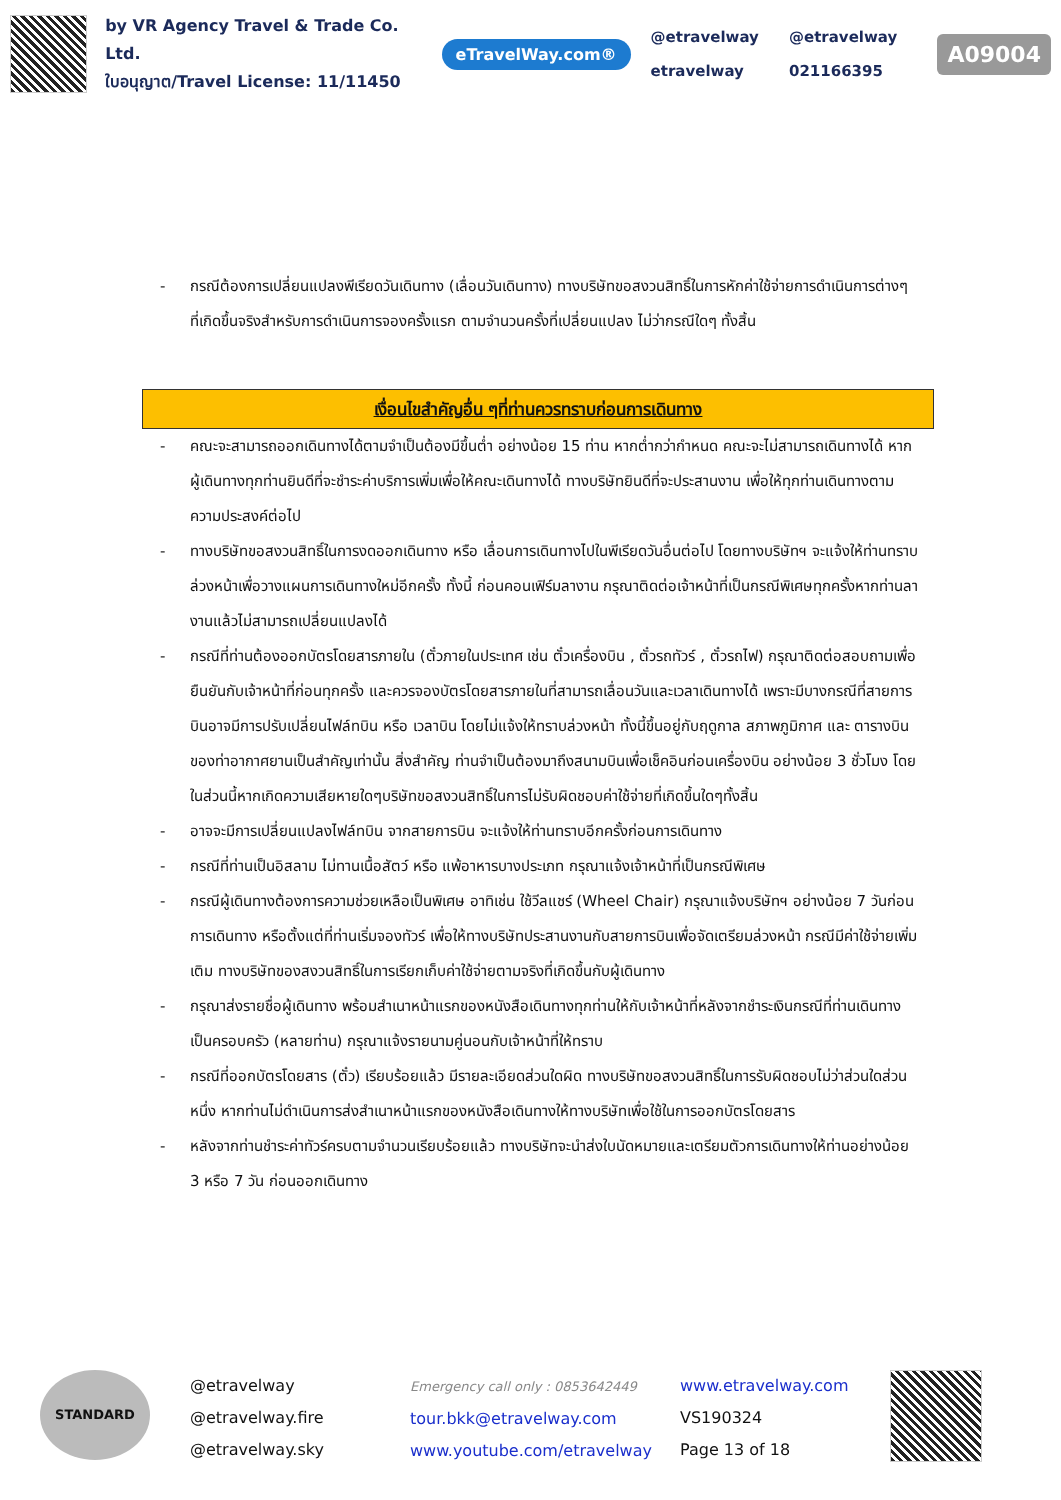by VR Agency Travel & Trade Co. Ltd.
ใบอนุญาต/Travel License: 11/11450
eTravelWay.com®
@etravelway
etravelway
@etravelway
021166395
A09004
- กรณีต้องการเปลี่ยนแปลงพีเรียดวันเดินทาง (เลื่อนวันเดินทาง) ทางบริษัทขอสงวนสิทธิ์ในการหักค่าใช้จ่ายการดำเนินการต่างๆ ที่เกิดขึ้นจริงสำหรับการดำเนินการจองครั้งแรก ตามจำนวนครั้งที่เปลี่ยนแปลง ไม่ว่ากรณีใดๆ ทั้งสิ้น
เงื่อนไขสำคัญอื่น ๆที่ท่านควรทราบก่อนการเดินทาง
- คณะจะสามารถออกเดินทางได้ตามจำเป็นต้องมีขึ้นต่ำ อย่างน้อย 15 ท่าน หากต่ำกว่ากำหนด คณะจะไม่สามารถเดินทางได้ หากผู้เดินทางทุกท่านยินดีที่จะชำระค่าบริการเพิ่มเพื่อให้คณะเดินทางได้ ทางบริษัทยินดีที่จะประสานงาน เพื่อให้ทุกท่านเดินทางตามความประสงค์ต่อไป
- ทางบริษัทขอสงวนสิทธิ์ในการงดออกเดินทาง หรือ เลื่อนการเดินทางไปในพีเรียดวันอื่นต่อไป โดยทางบริษัทฯ จะแจ้งให้ท่านทราบล่วงหน้าเพื่อวางแผนการเดินทางใหม่อีกครั้ง ทั้งนี้ ก่อนคอนเฟิร์มลางาน กรุณาติดต่อเจ้าหน้าที่เป็นกรณีพิเศษทุกครั้งหากท่านลางานแล้วไม่สามารถเปลี่ยนแปลงได้
- กรณีที่ท่านต้องออกบัตรโดยสารภายใน (ตั๋วภายในประเทศ เช่น ตั๋วเครื่องบิน , ตั๋วรถทัวร์ , ตั๋วรถไฟ) กรุณาติดต่อสอบถามเพื่อยืนยันกับเจ้าหน้าที่ก่อนทุกครั้ง และควรจองบัตรโดยสารภายในที่สามารถเลื่อนวันและเวลาเดินทางได้ เพราะมีบางกรณีที่สายการบินอาจมีการปรับเปลี่ยนไฟล์ทบิน หรือ เวลาบิน โดยไม่แจ้งให้ทราบล่วงหน้า ทั้งนี้ขึ้นอยู่กับฤดูกาล สภาพภูมิกาศ และ ตารางบินของท่าอากาศยานเป็นสำคัญเท่านั้น สิ่งสำคัญ ท่านจำเป็นต้องมาถึงสนามบินเพื่อเช็คอินก่อนเครื่องบิน อย่างน้อย 3 ชั่วโมง โดยในส่วนนี้หากเกิดความเสียหายใดๆบริษัทขอสงวนสิทธิ์ในการไม่รับผิดชอบค่าใช้จ่ายที่เกิดขึ้นใดๆทั้งสิ้น
- อาจจะมีการเปลี่ยนแปลงไฟล์ทบิน จากสายการบิน จะแจ้งให้ท่านทราบอีกครั้งก่อนการเดินทาง
- กรณีที่ท่านเป็นอิสลาม ไม่ทานเนื้อสัตว์ หรือ แพ้อาหารบางประเภท กรุณาแจ้งเจ้าหน้าที่เป็นกรณีพิเศษ
- กรณีผู้เดินทางต้องการความช่วยเหลือเป็นพิเศษ อาทิเช่น ใช้วีลแชร์ (Wheel Chair) กรุณาแจ้งบริษัทฯ อย่างน้อย 7 วันก่อนการเดินทาง หรือตั้งแต่ที่ท่านเริ่มจองทัวร์ เพื่อให้ทางบริษัทประสานงานกับสายการบินเพื่อจัดเตรียมล่วงหน้า กรณีมีค่าใช้จ่ายเพิ่มเติม ทางบริษัทของสงวนสิทธิ์ในการเรียกเก็บค่าใช้จ่ายตามจริงที่เกิดขึ้นกับผู้เดินทาง
- กรุณาส่งรายชื่อผู้เดินทาง พร้อมสำเนาหน้าแรกของหนังสือเดินทางทุกท่านให้กับเจ้าหน้าที่หลังจากชำระเงินกรณีที่ท่านเดินทางเป็นครอบครัว (หลายท่าน) กรุณาแจ้งรายนามคู่นอนกับเจ้าหน้าที่ให้ทราบ
- กรณีที่ออกบัตรโดยสาร (ตั๋ว) เรียบร้อยแล้ว มีรายละเอียดส่วนใดผิด ทางบริษัทขอสงวนสิทธิ์ในการรับผิดชอบไม่ว่าส่วนใดส่วนหนึ่ง หากท่านไม่ดำเนินการส่งสำเนาหน้าแรกของหนังสือเดินทางให้ทางบริษัทเพื่อใช้ในการออกบัตรโดยสาร
- หลังจากท่านชำระค่าทัวร์ครบตามจำนวนเรียบร้อยแล้ว ทางบริษัทจะนำส่งใบนัดหมายและเตรียมตัวการเดินทางให้ท่านอย่างน้อย 3 หรือ 7 วัน ก่อนออกเดินทาง
STANDARD
@etravelway
@etravelway.fire
@etravelway.sky
Emergency call only : 0853642449
tour.bkk@etravelway.com
www.youtube.com/etravelway
www.etravelway.com
VS190324
Page 13 of 18